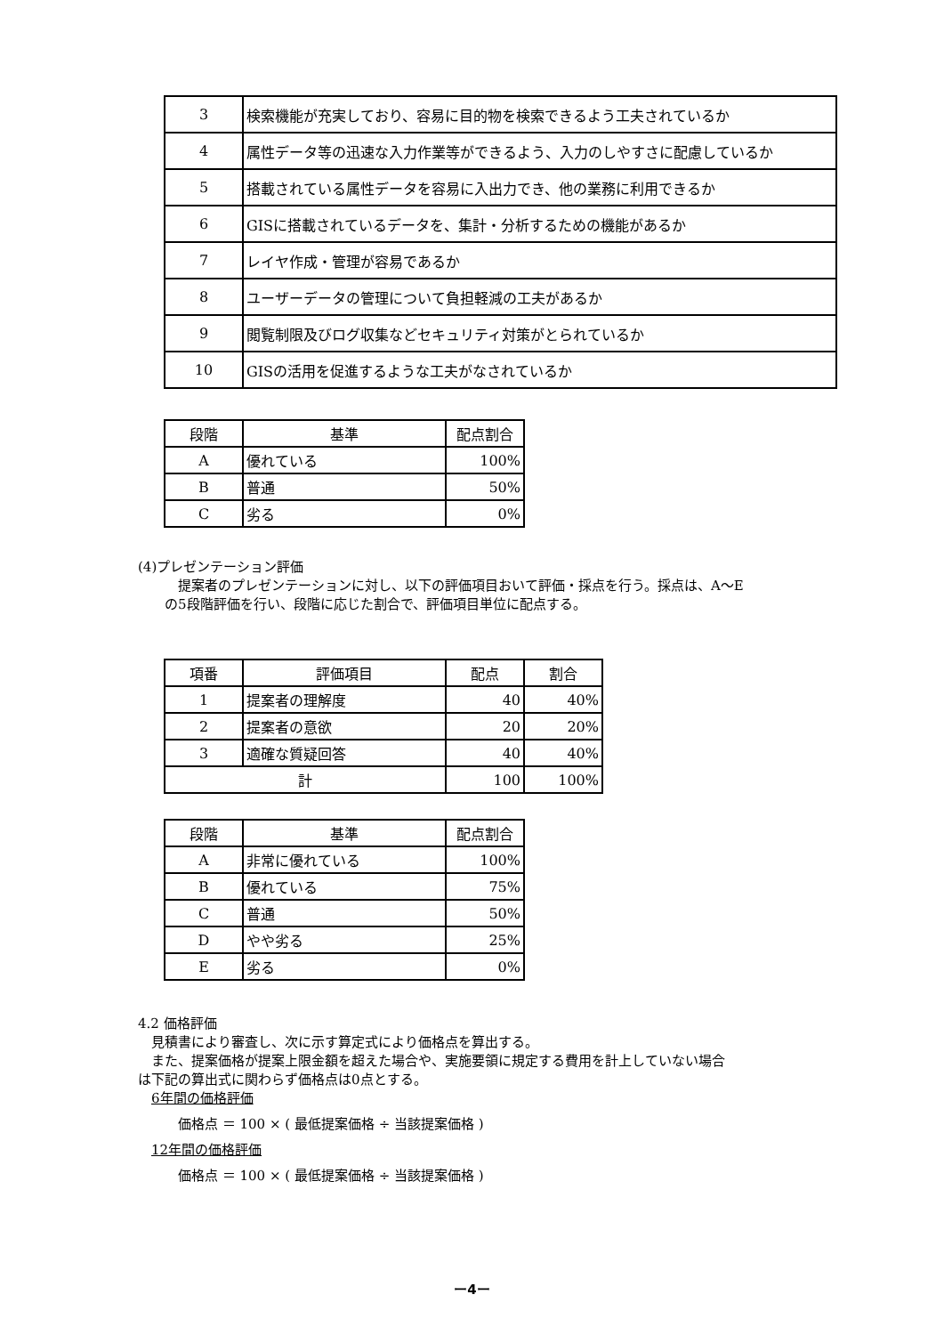| 3 | 検索機能が充実しており、容易に目的物を検索できるよう工夫されているか |
| 4 | 属性データ等の迅速な入力作業等ができるよう、入力のしやすさに配慮しているか |
| 5 | 搭載されている属性データを容易に入出力でき、他の業務に利用できるか |
| 6 | GISに搭載されているデータを、集計・分析するための機能があるか |
| 7 | レイヤ作成・管理が容易であるか |
| 8 | ユーザーデータの管理について負担軽減の工夫があるか |
| 9 | 閲覧制限及びログ収集などセキュリティ対策がとられているか |
| 10 | GISの活用を促進するような工夫がなされているか |
| 段階 | 基準 | 配点割合 |
| --- | --- | --- |
| A | 優れている | 100% |
| B | 普通 | 50% |
| C | 劣る | 0% |
(4)プレゼンテーション評価
提案者のプレゼンテーションに対し、以下の評価項目おいて評価・採点を行う。採点は、A～E
の5段階評価を行い、段階に応じた割合で、評価項目単位に配点する。
| 項番 | 評価項目 | 配点 | 割合 |
| --- | --- | --- | --- |
| 1 | 提案者の理解度 | 40 | 40% |
| 2 | 提案者の意欲 | 20 | 20% |
| 3 | 適確な質疑回答 | 40 | 40% |
| 計 | | 100 | 100% |
| 段階 | 基準 | 配点割合 |
| --- | --- | --- |
| A | 非常に優れている | 100% |
| B | 優れている | 75% |
| C | 普通 | 50% |
| D | やや劣る | 25% |
| E | 劣る | 0% |
4.2 価格評価
見積書により審査し、次に示す算定式により価格点を算出する。
また、提案価格が提案上限金額を超えた場合や、実施要領に規定する費用を計上していない場合
は下記の算出式に関わらず価格点は0点とする。
6年間の価格評価
価格点 ＝ 100 × ( 最低提案価格 ÷ 当該提案価格 )
12年間の価格評価
価格点 ＝ 100 × ( 最低提案価格 ÷ 当該提案価格 )
ー4ー